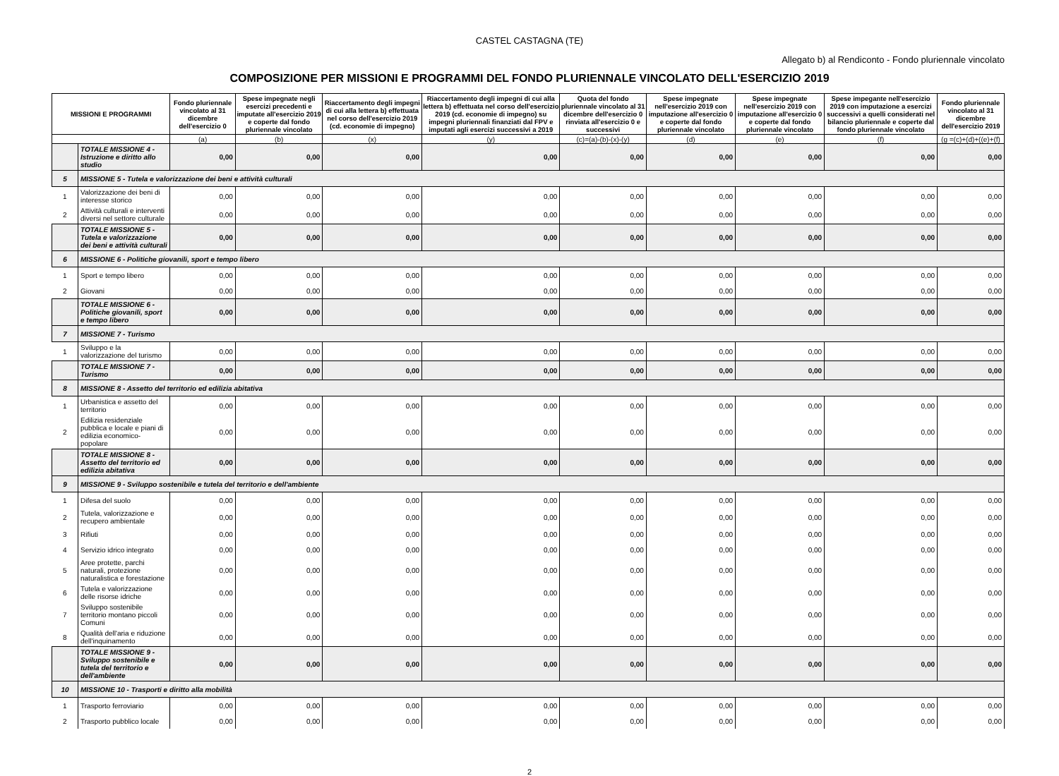CASTEL CASTAGNA (TE)
Allegato b) al Rendiconto - Fondo pluriennale vincolato
COMPOSIZIONE PER MISSIONI E PROGRAMMI DEL FONDO PLURIENNALE VINCOLATO DELL'ESERCIZIO 2019
| MISSIONI E PROGRAMMI | | Fondo pluriennale vincolato al 31 dicembre dell'esercizio 0 | Spese impegnate negli esercizi precedenti e imputate all'esercizio 2019 e coperte dal fondo pluriennale vincolato | Riaccertamento degli impegni di cui alla lettera b) effettuata nel corso dell'esercizio 2019 (cd. economie di impegno) | Riaccertamento degli impegni di cui alla lettera b) effettuata nel corso dell'esercizio 2019 (cd. economie di impegno) su impegni pluriennali finanziati dal FPV e imputati agli esercizi successivi a 2019 | Quota del fondo pluriennale vincolato al 31 dicembre dell'esercizio 0 rinviata all'esercizio 0 e successivi | Spese impegnate nell'esercizio 2019 con imputazione all'esercizio 0 e coperte dal fondo pluriennale vincolato | Spese impegnate nell'esercizio 2019 con imputazione all'esercizio 0 e coperte dal fondo pluriennale vincolato | Spese impegante nell'esercizio 2019 con imputazione a esercizi successivi a quelli considerati nel bilancio pluriennale e coperte dal fondo pluriennale vincolato | Fondo pluriennale vincolato al 31 dicembre dell'esercizio 2019 |
| --- | --- | --- | --- | --- | --- | --- | --- | --- | --- | --- |
| | | (a) | (b) | (x) | (y) | (c)=(a)-(b)-(x)-(y) | (d) | (e) | (f) | (g =(c)+(d)+((e)+(f) |
| | TOTALE MISSIONE 4 - Istruzione e diritto allo studio | 0,00 | 0,00 | 0,00 | 0,00 | 0,00 | 0,00 | 0,00 | 0,00 | 0,00 |
| 5 | MISSIONE 5 - Tutela e valorizzazione dei beni e attività culturali | | | | | | | | | |
| 1 | Valorizzazione dei beni di interesse storico | 0,00 | 0,00 | 0,00 | 0,00 | 0,00 | 0,00 | 0,00 | 0,00 | 0,00 |
| 2 | Attività culturali e interventi diversi nel settore culturale | 0,00 | 0,00 | 0,00 | 0,00 | 0,00 | 0,00 | 0,00 | 0,00 | 0,00 |
| | TOTALE MISSIONE 5 - Tutela e valorizzazione dei beni e attività culturali | 0,00 | 0,00 | 0,00 | 0,00 | 0,00 | 0,00 | 0,00 | 0,00 | 0,00 |
| 6 | MISSIONE 6 - Politiche giovanili, sport e tempo libero | | | | | | | | | |
| 1 | Sport e tempo libero | 0,00 | 0,00 | 0,00 | 0,00 | 0,00 | 0,00 | 0,00 | 0,00 | 0,00 |
| 2 | Giovani | 0,00 | 0,00 | 0,00 | 0,00 | 0,00 | 0,00 | 0,00 | 0,00 | 0,00 |
| | TOTALE MISSIONE 6 - Politiche giovanili, sport e tempo libero | 0,00 | 0,00 | 0,00 | 0,00 | 0,00 | 0,00 | 0,00 | 0,00 | 0,00 |
| 7 | MISSIONE 7 - Turismo | | | | | | | | | |
| 1 | Sviluppo e la valorizzazione del turismo | 0,00 | 0,00 | 0,00 | 0,00 | 0,00 | 0,00 | 0,00 | 0,00 | 0,00 |
| | TOTALE MISSIONE 7 - Turismo | 0,00 | 0,00 | 0,00 | 0,00 | 0,00 | 0,00 | 0,00 | 0,00 | 0,00 |
| 8 | MISSIONE 8 - Assetto del territorio ed edilizia abitativa | | | | | | | | | |
| 1 | Urbanistica e assetto del territorio | 0,00 | 0,00 | 0,00 | 0,00 | 0,00 | 0,00 | 0,00 | 0,00 | 0,00 |
| 2 | Edilizia residenziale pubblica e locale e piani di edilizia economico-popolare | 0,00 | 0,00 | 0,00 | 0,00 | 0,00 | 0,00 | 0,00 | 0,00 | 0,00 |
| | TOTALE MISSIONE 8 - Assetto del territorio ed edilizia abitativa | 0,00 | 0,00 | 0,00 | 0,00 | 0,00 | 0,00 | 0,00 | 0,00 | 0,00 |
| 9 | MISSIONE 9 - Sviluppo sostenibile e tutela del territorio e dell'ambiente | | | | | | | | | |
| 1 | Difesa del suolo | 0,00 | 0,00 | 0,00 | 0,00 | 0,00 | 0,00 | 0,00 | 0,00 | 0,00 |
| 2 | Tutela, valorizzazione e recupero ambientale | 0,00 | 0,00 | 0,00 | 0,00 | 0,00 | 0,00 | 0,00 | 0,00 | 0,00 |
| 3 | Rifiuti | 0,00 | 0,00 | 0,00 | 0,00 | 0,00 | 0,00 | 0,00 | 0,00 | 0,00 |
| 4 | Servizio idrico integrato | 0,00 | 0,00 | 0,00 | 0,00 | 0,00 | 0,00 | 0,00 | 0,00 | 0,00 |
| 5 | Aree protette, parchi naturali, protezione naturalistica e forestazione | 0,00 | 0,00 | 0,00 | 0,00 | 0,00 | 0,00 | 0,00 | 0,00 | 0,00 |
| 6 | Tutela e valorizzazione delle risorse idriche | 0,00 | 0,00 | 0,00 | 0,00 | 0,00 | 0,00 | 0,00 | 0,00 | 0,00 |
| 7 | Sviluppo sostenibile territorio montano piccoli Comuni | 0,00 | 0,00 | 0,00 | 0,00 | 0,00 | 0,00 | 0,00 | 0,00 | 0,00 |
| 8 | Qualità dell'aria e riduzione dell'inquinamento | 0,00 | 0,00 | 0,00 | 0,00 | 0,00 | 0,00 | 0,00 | 0,00 | 0,00 |
| | TOTALE MISSIONE 9 - Sviluppo sostenibile e tutela del territorio e dell'ambiente | 0,00 | 0,00 | 0,00 | 0,00 | 0,00 | 0,00 | 0,00 | 0,00 | 0,00 |
| 10 | MISSIONE 10 - Trasporti e diritto alla mobilità | | | | | | | | | |
| 1 | Trasporto ferroviario | 0,00 | 0,00 | 0,00 | 0,00 | 0,00 | 0,00 | 0,00 | 0,00 | 0,00 |
| 2 | Trasporto pubblico locale | 0,00 | 0,00 | 0,00 | 0,00 | 0,00 | 0,00 | 0,00 | 0,00 | 0,00 |
2